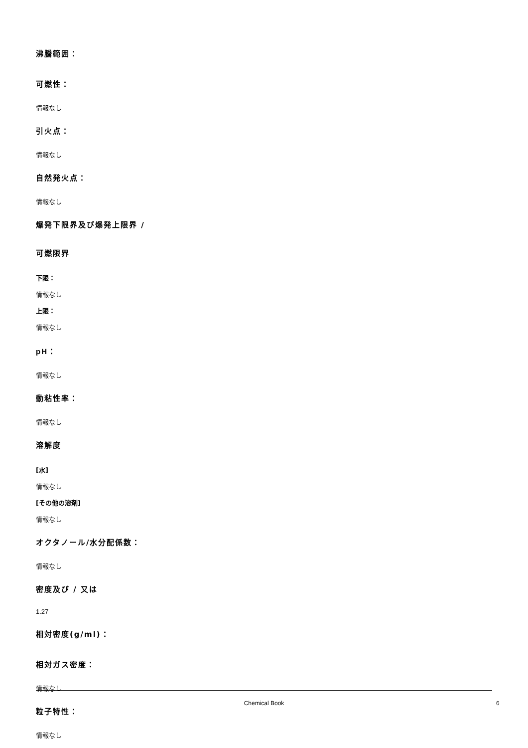沸騰範囲：
可燃性：
情報なし
引火点：
情報なし
自然発火点：
情報なし
爆発下限界及び爆発上限界 /
可燃限界
下限：
情報なし
上限：
情報なし
pH：
情報なし
動粘性率：
情報なし
溶解度
[水]
情報なし
[その他の溶剤]
情報なし
オクタノール/水分配係数：
情報なし
密度及び / 又は
1.27
相対密度(g/ml)：
相対ガス密度：
情報なし
粒子特性：
情報なし
Chemical Book 6